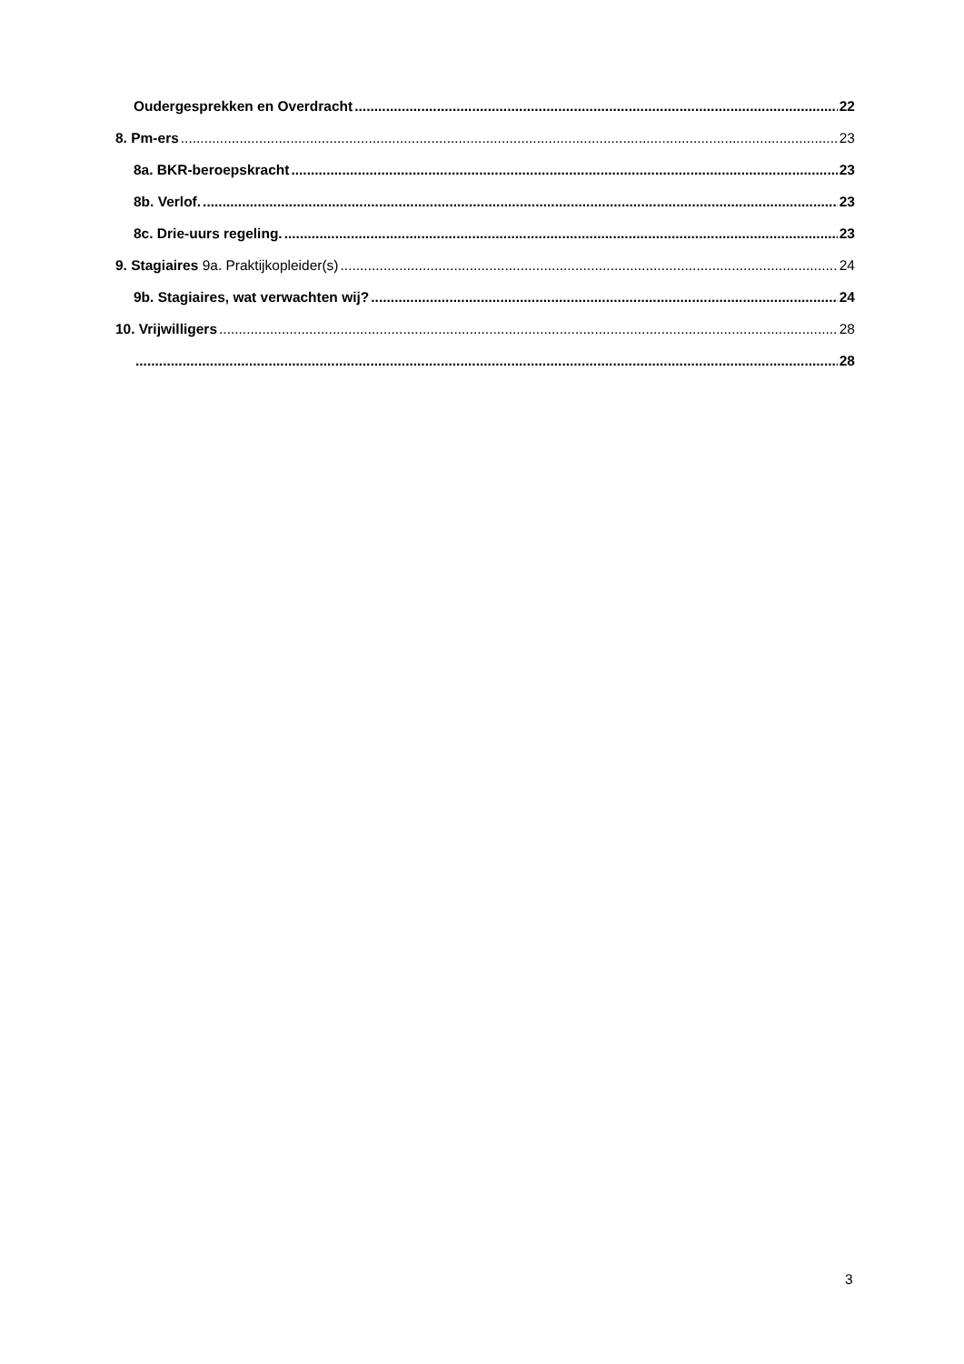Oudergesprekken en Overdracht 22
8. Pm-ers 23
8a. BKR-beroepskracht 23
8b. Verlof. 23
8c. Drie-uurs regeling. 23
9. Stagiaires 9a. Praktijkopleider(s) 24
9b. Stagiaires, wat verwachten wij? 24
10. Vrijwilligers 28
28
3